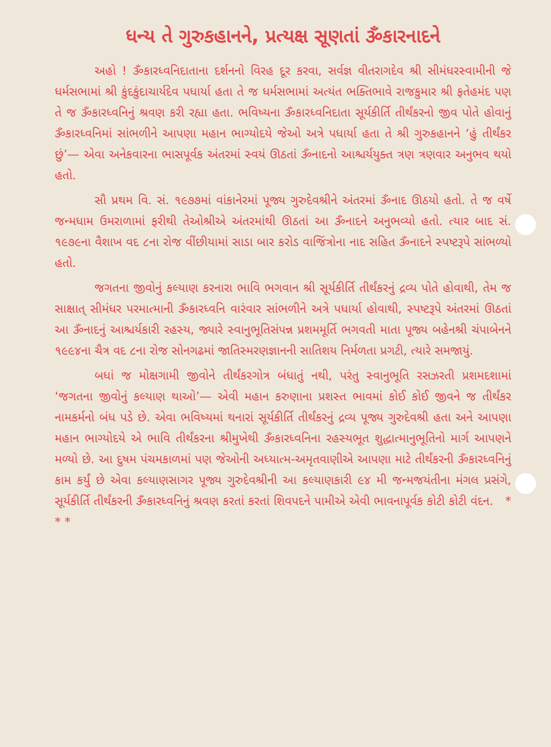ધન્ય તે ગુરુકહાનને, પ્રત્યક્ષ સૂણતાં ૐકારનાદને
અહો ! ૐકારધ્વનિદાતાના દર્શનનો વિરહ દૂર કરવા, સર્વજ્ઞ વીતરાગદેવ શ્રી સીમંધરસ્વામીની જે ધર્મસભામાં શ્રી કુંદકુંદાચાર્યદેવ પધાર્યા હતા તે જ ધર્મસભામાં અત્યંત ભક્તિભાવે રાજકુમાર શ્રી ફતેહમંદ પણ તે જ ૐકારધ્વનિનું શ્રવણ કરી રહ્યા હતા. ભવિષ્યના ૐકારધ્વનિદાતા સૂર્યકીર્તિ તીર્થંકરનો જીવ પોતે હોવાનું ૐકારધ્વનિમાં સાંભળીને આપણા મહાન ભાગ્યોદયે જેઓ અત્રે પધાર્યા હતા તે શ્રી ગુરુકહાનને ‘હું તીર્થંકર છું’— એવા અનેકવારના ભાસપૂર્વક અંતરમાં સ્વયં ઊઠતાં ૐનાદનો આશ્ચર્યયુક્ત ત્રણ ત્રણવાર અનુભવ થયો હતો.
સૌ પ્રથમ વિ. સં. ૧૯૭૭માં વાંકાનેરમાં પૂજ્ય ગુરુદેવશ્રીને અંતરમાં ૐનાદ ઊઠયો હતો. તે જ વર્ષે જન્મધામ ઉમરાળામાં ફરીથી તેઓશ્રીએ અંતરમાંથી ઊઠતાં આ ૐનાદને અનુભવ્યો હતો. ત્યાર બાદ સં. ૧૯૭૯ના વૈશાખ વદ ૮ના રોજ વીંછીયામાં સાડા બાર કરોડ વાજિંત્રોના નાદ સહિત ૐનાદને સ્પષ્ટરૂપે સાંભળ્યો હતો.
જગતના જીવોનું કલ્યાણ કરનારા ભાવિ ભગવાન શ્રી સૂર્યકીર્તિ તીર્થંકરનું દ્રવ્ય પોતે હોવાથી, તેમ જ સાક્ષાત્ સીમંધર પરમાત્માની ૐકારધ્વનિ વારંવાર સાંભળીને અત્રે પધાર્યા હોવાથી, સ્પષ્ટરૂપે અંતરમાં ઊઠતાં આ ૐનાદનું આશ્ચર્યકારી રહસ્ય, જ્યારે સ્વાનુભૂતિસંપન્ન પ્રશમમૂર્તિ ભગવતી માતા પૂજ્ય બહેનશ્રી ચંપાબેનને ૧૯૯૪ના ચૈત્ર વદ ૮ના રોજ સોનગઢમાં જાતિસ્મરણજ્ઞાનની સાતિશય નિર્મળતા પ્રગટી, ત્યારે સમજાયું.
બધાં જ મોક્ષગામી જીવોને તીર્થંકરગોત્ર બંધાતું નથી, પરંતુ સ્વાનુભૂતિ રસઝરતી પ્રશમદશામાં ‘જગતના જીવોનું કલ્યાણ થાઓ’— એવી મહાન કરુણાના પ્રશસ્ત ભાવમાં કોઈ કોઈ જીવને જ તીર્થંકર નામકર્મનો બંધ પડે છે. એવા ભવિષ્યમાં થનારાં સૂર્યકીર્તિ તીર્થંકરનું દ્રવ્ય પૂજ્ય ગુરુદેવશ્રી હતા અને આપણા મહાન ભાગ્યોદયે એ ભાવિ તીર્થંકરના શ્રીમુખેથી ૐકારધ્વનિના રહસ્યભૂત શુદ્ધાત્માનુભૂતિનો માર્ગ આપણને મળ્યો છે. આ દુષમ પંચમકાળમાં પણ જેઓની અધ્યાત્મ-અમૃતવાણીએ આપણા માટે તીર્થંકરની ૐકારધ્વનિનું કામ કર્યું છે એવા કલ્યાણસાગર પૂજ્ય ગુરુદેવશ્રીની આ કલ્યાણકારી ૯૪ મી જન્મજયંતીના મંગલ પ્રસંગે, સૂર્યકીર્તિ તીર્થંકરની ૐકારધ્વનિનું શ્રવણ કરતાં કરતાં શિવપદને પામીએ એવી ભાવનાપૂર્વક કોટી કોટી વંદન. * * *